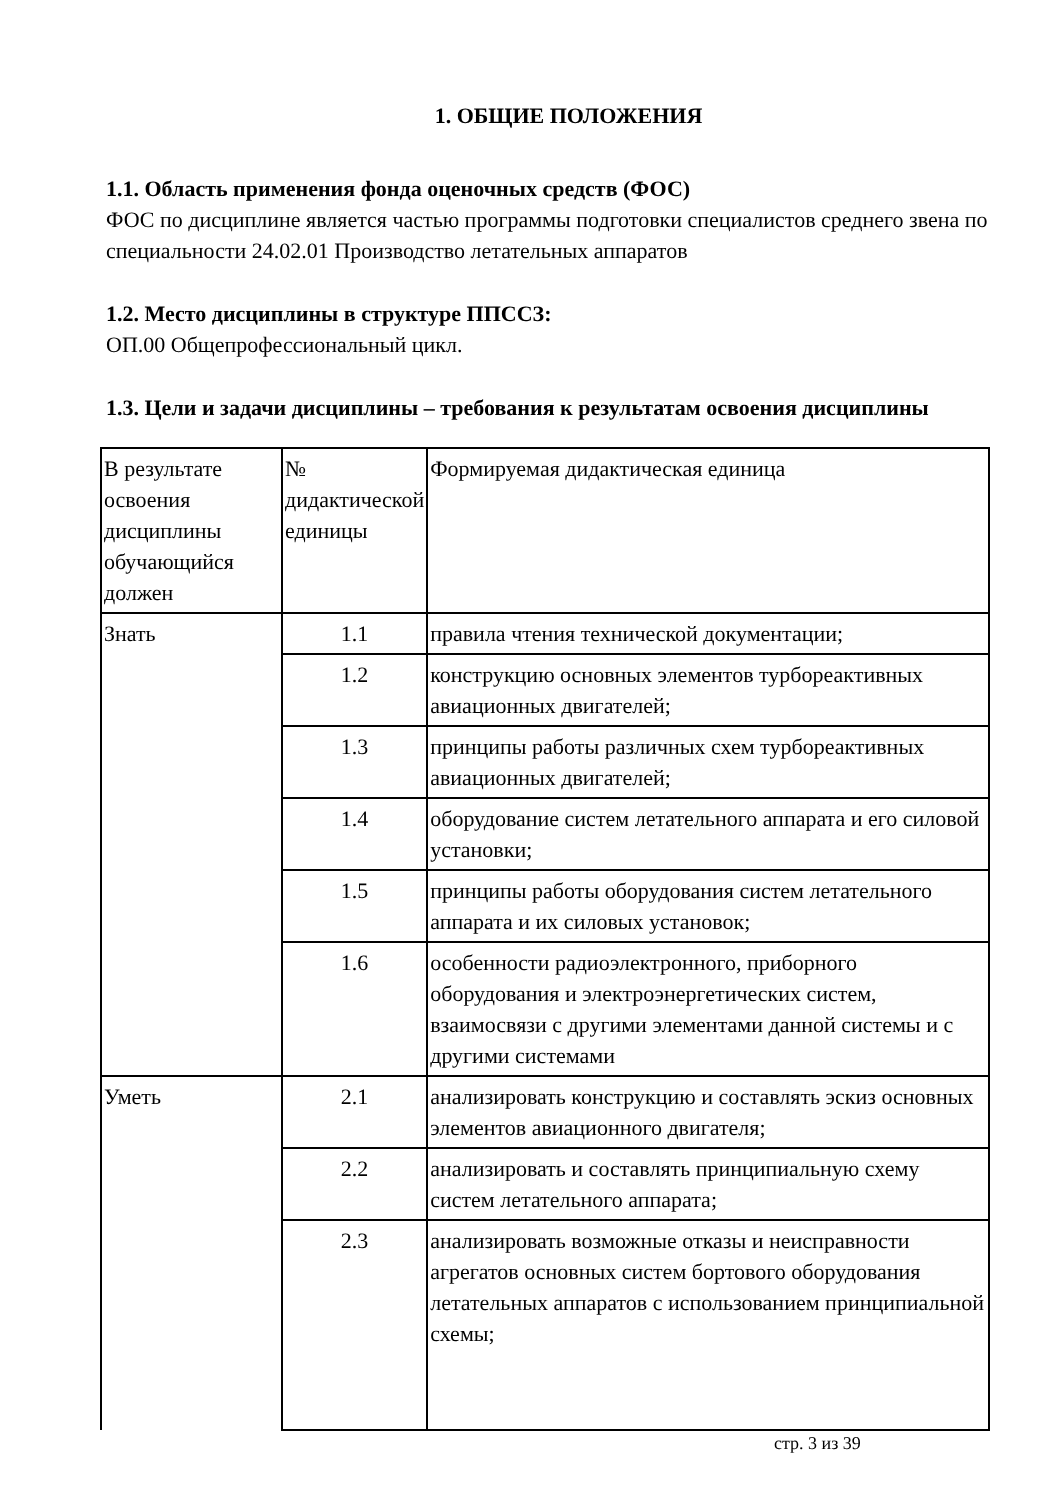1. ОБЩИЕ ПОЛОЖЕНИЯ
1.1. Область применения фонда оценочных средств (ФОС)
ФОС по дисциплине является частью программы подготовки специалистов среднего звена по специальности 24.02.01 Производство летательных аппаратов
1.2. Место дисциплины в структуре ППССЗ:
ОП.00 Общепрофессиональный цикл.
1.3. Цели и задачи дисциплины – требования к результатам освоения дисциплины
| В результате освоения дисциплины обучающийся должен | № дидактической единицы | Формируемая дидактическая единица |
| Знать | 1.1 | правила чтения технической документации; |
| | 1.2 | конструкцию основных элементов турбореактивных авиационных двигателей; |
| | 1.3 | принципы работы различных схем турбореактивных авиационных двигателей; |
| | 1.4 | оборудование систем летательного аппарата и его силовой установки; |
| | 1.5 | принципы работы оборудования систем летательного аппарата и их силовых установок; |
| | 1.6 | особенности радиоэлектронного, приборного оборудования и электроэнергетических систем, взаимосвязи с другими элементами данной системы и с другими системами |
| Уметь | 2.1 | анализировать конструкцию и составлять эскиз основных элементов авиационного двигателя; |
| | 2.2 | анализировать и составлять принципиальную схему систем летательного аппарата; |
| | 2.3 | анализировать возможные отказы и неисправности агрегатов основных систем бортового оборудования летательных аппаратов с использованием принципиальной схемы; |
стр. 3 из 39